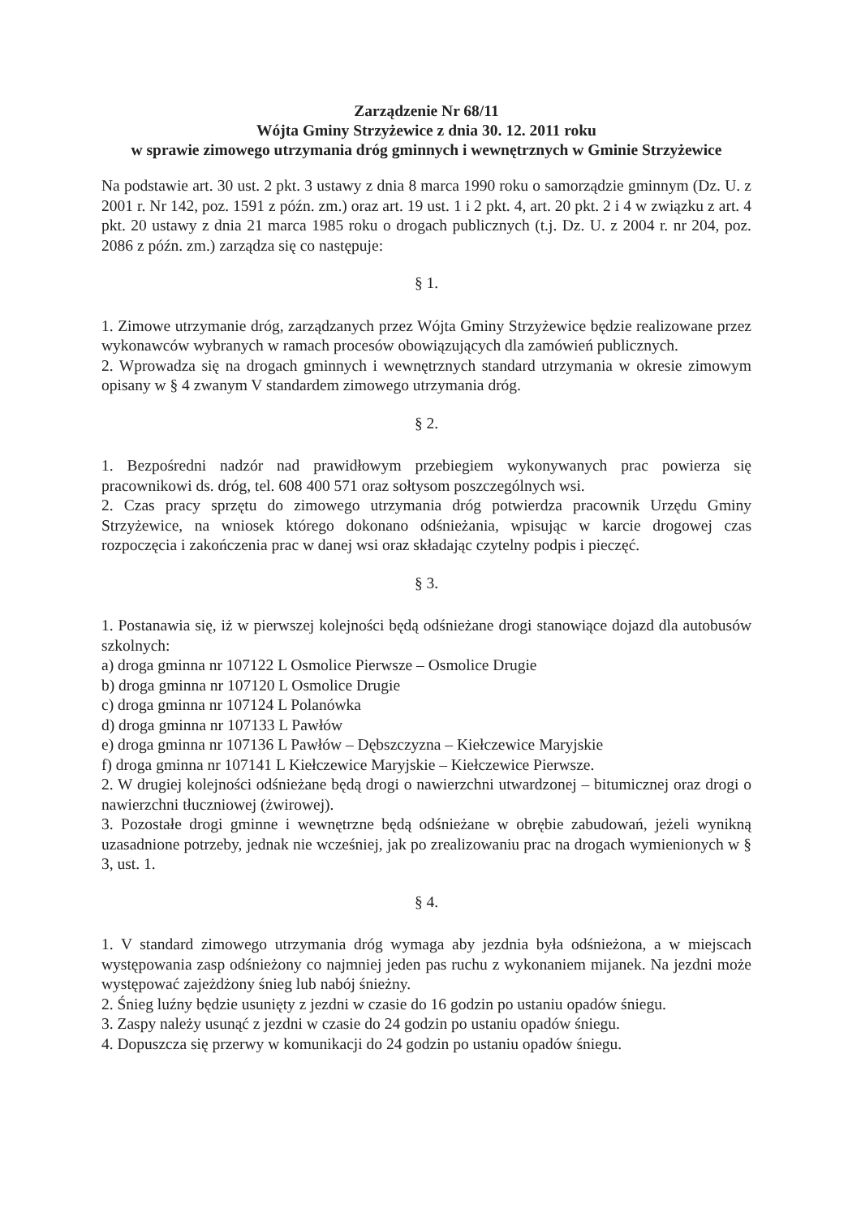Zarządzenie Nr 68/11
Wójta Gminy Strzyżewice z dnia 30. 12. 2011 roku
w sprawie zimowego utrzymania dróg gminnych i wewnętrznych w Gminie Strzyżewice
Na podstawie art. 30 ust. 2 pkt. 3 ustawy z dnia 8 marca 1990 roku o samorządzie gminnym (Dz. U. z 2001 r. Nr 142, poz. 1591 z późn. zm.) oraz art. 19 ust. 1 i 2 pkt. 4, art. 20 pkt. 2 i 4 w związku z art. 4 pkt. 20 ustawy z dnia 21 marca 1985 roku o drogach publicznych (t.j. Dz. U. z 2004 r. nr 204, poz. 2086 z późn. zm.) zarządza się co następuje:
§ 1.
1. Zimowe utrzymanie dróg, zarządzanych przez Wójta Gminy Strzyżewice będzie realizowane przez wykonawców wybranych w ramach procesów obowiązujących dla zamówień publicznych.
2. Wprowadza się na drogach gminnych i wewnętrznych standard utrzymania w okresie zimowym opisany w § 4 zwanym V standardem zimowego utrzymania dróg.
§ 2.
1. Bezpośredni nadzór nad prawidłowym przebiegiem wykonywanych prac powierza się pracownikowi ds. dróg, tel. 608 400 571 oraz sołtysom poszczególnych wsi.
2. Czas pracy sprzętu do zimowego utrzymania dróg potwierdza pracownik Urzędu Gminy Strzyżewice, na wniosek którego dokonano odśnieżania, wpisując w karcie drogowej czas rozpoczęcia i zakończenia prac w danej wsi oraz składając czytelny podpis i pieczęć.
§ 3.
1. Postanawia się, iż w pierwszej kolejności będą odśnieżane drogi stanowiące dojazd dla autobusów szkolnych:
a) droga gminna nr 107122 L Osmolice Pierwsze – Osmolice Drugie
b) droga gminna nr 107120 L Osmolice Drugie
c) droga gminna nr 107124 L Polanówka
d) droga gminna nr 107133 L Pawłów
e) droga gminna nr 107136 L Pawłów – Dębszczyzna – Kiełczewice Maryjskie
f) droga gminna nr 107141 L Kiełczewice Maryjskie – Kiełczewice Pierwsze.
2. W drugiej kolejności odśnieżane będą drogi o nawierzchni utwardzonej – bitumicznej oraz drogi o nawierzchni tłuczniowej (żwirowej).
3. Pozostałe drogi gminne i wewnętrzne będą odśnieżane w obrębie zabudowań, jeżeli wynikną uzasadnione potrzeby, jednak nie wcześniej, jak po zrealizowaniu prac na drogach wymienionych w § 3, ust. 1.
§ 4.
1. V standard zimowego utrzymania dróg wymaga aby jezdnia była odśnieżona, a w miejscach występowania zasp odśnieżony co najmniej jeden pas ruchu z wykonaniem mijanek. Na jezdni może występować zajeżdżony śnieg lub nabój śnieżny.
2. Śnieg luźny będzie usunięty z jezdni w czasie do 16 godzin po ustaniu opadów śniegu.
3. Zaspy należy usunąć z jezdni w czasie do 24 godzin po ustaniu opadów śniegu.
4. Dopuszcza się przerwy w komunikacji do 24 godzin po ustaniu opadów śniegu.